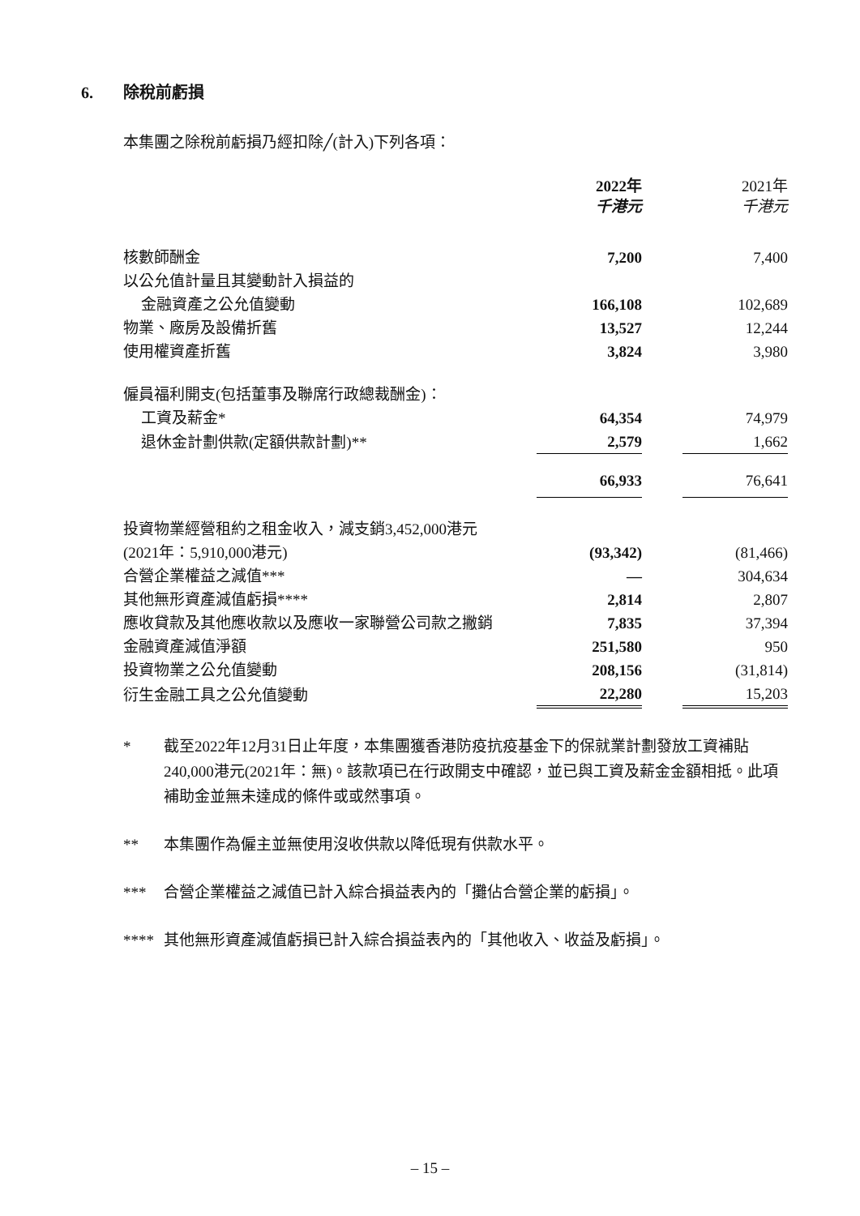6. 除稅前虧損
本集團之除稅前虧損乃經扣除╱(計入)下列各項：
| | 2022年 千港元 | | 2021年 千港元 |
| --- | --- | --- | --- |
| 核數師酬金 | 7,200 | | 7,400 |
| 以公允值計量且其變動計入損益的 | | | |
| 金融資產之公允值變動 | 166,108 | | 102,689 |
| 物業、廠房及設備折舊 | 13,527 | | 12,244 |
| 使用權資產折舊 | 3,824 | | 3,980 |
| 僱員福利開支(包括董事及聯席行政總裁酬金)： | | | |
| 工資及薪金* | 64,354 | | 74,979 |
| 退休金計劃供款(定額供款計劃)** | 2,579 | | 1,662 |
| | 66,933 | | 76,641 |
| 投資物業經營租約之租金收入，減支銷3,452,000港元 | | | |
| (2021年：5,910,000港元) | (93,342) | | (81,466) |
| 合營企業權益之減值*** | — | | 304,634 |
| 其他無形資產減值虧損**** | 2,814 | | 2,807 |
| 應收貸款及其他應收款以及應收一家聯營公司款之撇銷 | 7,835 | | 37,394 |
| 金融資產減值淨額 | 251,580 | | 950 |
| 投資物業之公允值變動 | 208,156 | | (31,814) |
| 衍生金融工具之公允值變動 | 22,280 | | 15,203 |
* 截至2022年12月31日止年度，本集團獲香港防疫抗疫基金下的保就業計劃發放工資補貼240,000港元(2021年：無)。該款項已在行政開支中確認，並已與工資及薪金金額相抵。此項補助金並無未達成的條件或或然事項。
** 本集團作為僱主並無使用沒收供款以降低現有供款水平。
*** 合營企業權益之減值已計入綜合損益表內的「攤佔合營企業的虧損」。
**** 其他無形資產減值虧損已計入綜合損益表內的「其他收入、收益及虧損」。
– 15 –